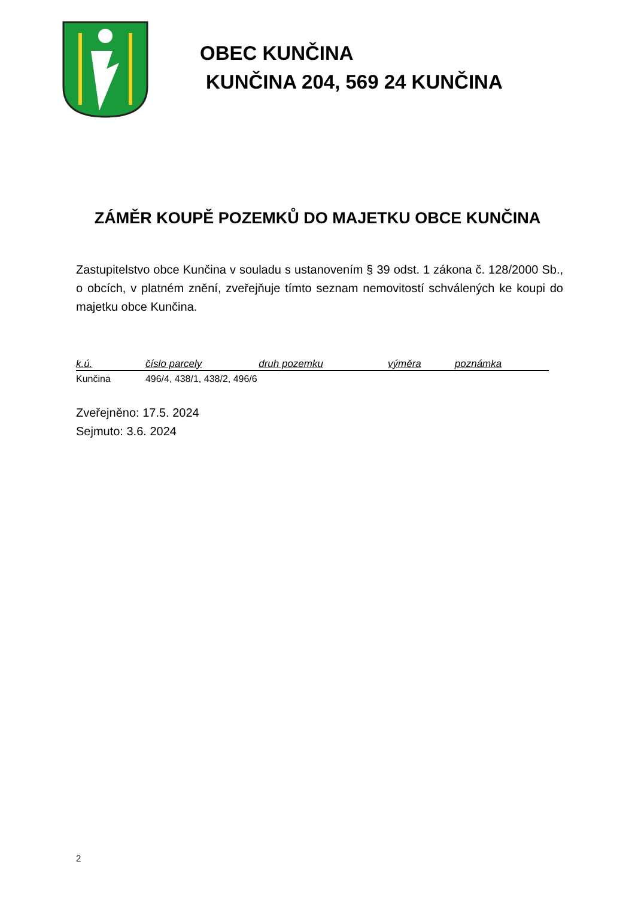OBEC KUNČINA
KUNČINA 204, 569 24 KUNČINA
ZÁMĚR KOUPĚ POZEMKŮ DO MAJETKU OBCE KUNČINA
Zastupitelstvo obce Kunčina v souladu s ustanovením § 39 odst. 1 zákona č. 128/2000 Sb., o obcích, v platném znění, zveřejňuje tímto seznam nemovitostí schválených ke koupi do majetku obce Kunčina.
| k.ú. | číslo parcely | druh pozemku | výměra | poznámka |
| --- | --- | --- | --- | --- |
| Kunčina | 496/4, 438/1, 438/2, 496/6 | | | |
Zveřejněno: 17.5. 2024
Sejmuto: 3.6. 2024
2